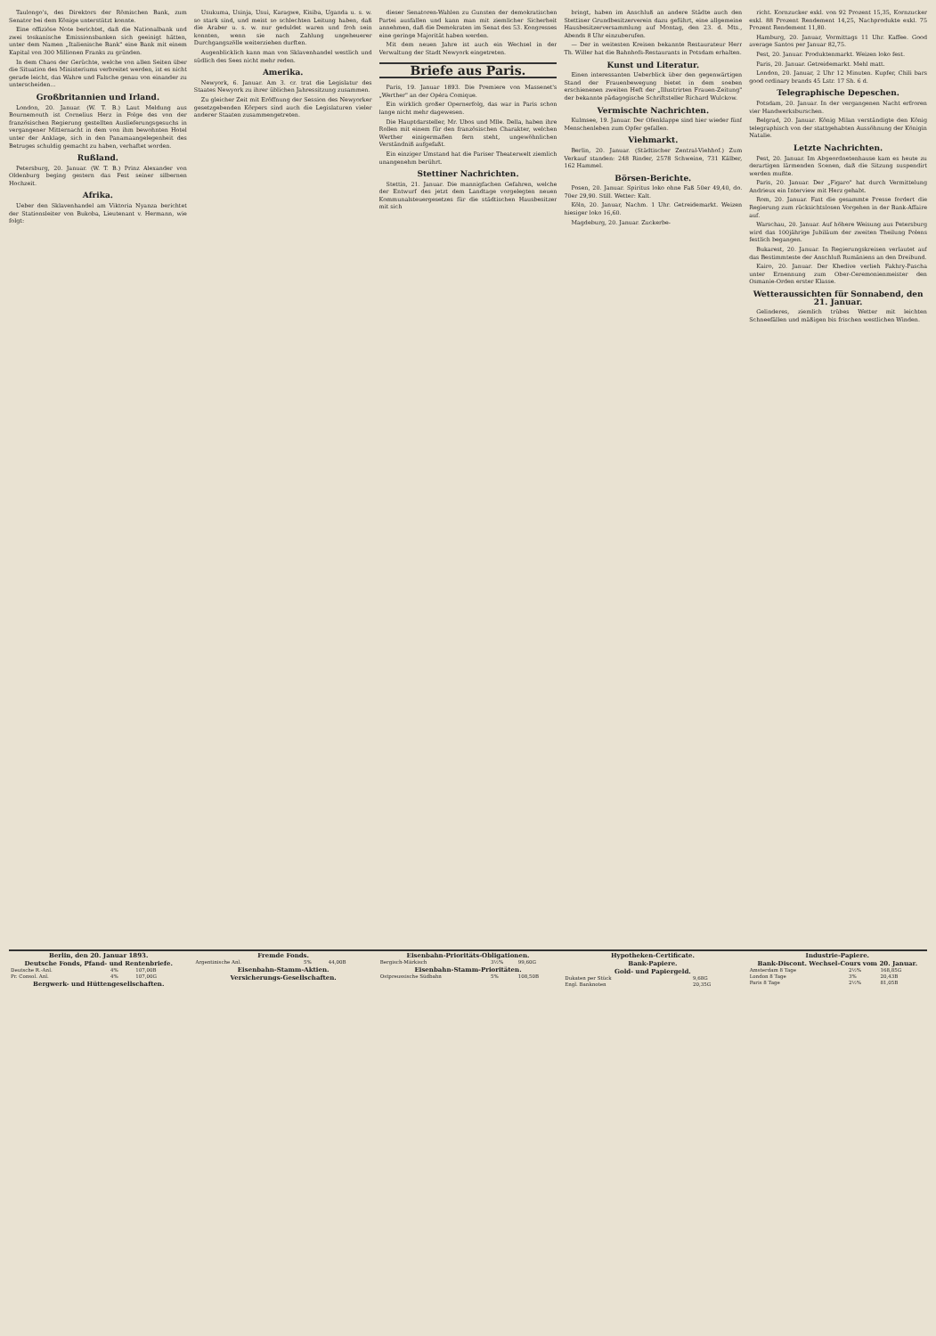Taulongo's, des Direktors der Römischen Bank, zum Senator bei dem Könige unterstützt konnte.
Eine offiziöse Note berichtet, daß die Nationalbank und zwei toskanische Emissionsbanken sich geeinigt hätten, unter dem Namen „Italienische Bank" eine Bank mit einem Kapital von 300 Millionen Franks zu gründen.
In dem Chaos der Gerüchte, welche von allen Seiten über die Situation des Ministeriums verbreitet werden, ist es nicht gerade leicht, das Wahre und Falsche genau von einander zu unterscheiden...
Großbritannien und Irland.
London, 20. Januar. (W. T. B.) Laut Meldung aus Bournemouth ist Cornelius Herz in Folge des von der französischen Regierung gestellten Auslieferungsgesuchs in vergangener Mitternacht in dem von ihm bewohnten Hotel unter der Anklage, sich in den Panamaangelegenheit des Betruges schuldig gemacht zu haben, verhaftet worden.
Rußland.
Petersburg, 20. Januar. (W. T. B.) Prinz Alexander von Oldenburg beging gestern das Fest seiner silbernen Hochzeit.
Afrika.
Ueber den Sklavenhandel am Viktoria Nyanza berichtet der Stationsleiter von Bukoba, Lieutenant v. Hermann, wie folgt:
Usukuma, Usinja, Usui, Karagwe, Kisiba, Uganda u. s. w. so stark sind, und meist so schlechten Leitung haben, daß die Araber u. s. w. nur geduldet waren und froh sein konnten, wenn sie nach Zahlung ungeheuerer Durchgangszölle weiterziehen durften.
Augenblicklich kann man von Sklavenhandel westlich und südlich des Sees nicht mehr reden.
Amerika.
Newyork, 6. Januar. Am 3. cr. trat die Legislatur des Staates Newyork zu ihrer üblichen Jahressitzung zusammen.
Zu gleicher Zeit mit Eröffnung der Session des Newyorker gesetzgebenden Körpers sind auch die Legislaturen vieler anderer Staaten zusammengetreten.
dieser Senatoren-Wahlen zu Gunsten der demokratischen Partei ausfallen und kann man mit ziemlicher Sicherheit annehmen, daß die Demokraten im Senat des 53. Kongresses eine geringe Majorität haben werden.
Mit dem neuen Jahre ist auch ein Wechsel in der Verwaltung der Stadt Newyork eingetreten.
Briefe aus Paris.
Paris, 19. Januar 1893. Die Premiere von Massenet's „Werther" an der Opéra Comique.
Ein wirklich großer Opernerfolg, das war in Paris schon lange nicht mehr dagewesen.
Die Hauptdarsteller, Mr. Ubos und Mlle. Della, haben ihre Rollen mit einem für den französischen Charakter, welchen Werther einigermaßen fern steht, ungewöhnlichen Verständniß aufgefaßt.
Ein einziger Umstand hat die Pariser Theaterwelt ziemlich unangenehm berührt.
Stettiner Nachrichten.
Stettin, 21. Januar. Die mannigfachen Gefahren, welche der Entwurf des jetzt dem Landtage vorgelegten neuen Kommunalsteuergesetzes für die städtischen Hausbesitzer mit sich
bringt, haben im Anschluß an andere Städte auch den Stettiner Grundbesitzerverein dazu geführt, eine allgemeine Hausbesitzerversammlung auf Montag, den 23. d. Mts., Abends 8 Uhr einzuberufen.
— Der in weitesten Kreisen bekannte Restaurateur Herr Th. Willer hat die Bahnhofs-Restaurants in Potsdam erhalten.
Kunst und Literatur.
Einen interessanten Ueberblick über den gegenwärtigen Stand der Frauenbewegung bietet in dem soeben erschienenen zweiten Heft der „Illustrirten Frauen-Zeitung" der bekannte pädagogische Schriftsteller Richard Wulckow.
Vermischte Nachrichten.
Kulmsee, 19. Januar. Der Ofenklappe sind hier wieder fünf Menschenleben zum Opfer gefallen.
Viehmarkt.
Berlin, 20. Januar. (Städtischer Zentral-Viehhof.) Zum Verkauf standen: 248 Rinder, 2578 Schweine, 731 Kälber, 162 Hammel.
Börsen-Berichte.
Posen, 20. Januar. Spiritus loko ohne Faß 50er 49,40, do. 70er 29,90. Still. Wetter: Kalt.
Köln, 20. Januar, Nachm. 1 Uhr. Getreidemarkt. Weizen hiesiger loko 16,60.
Magdeburg, 20. Januar. Zuckerbe-
richt. Kornzucker exkl. von 92 Prozent 15,35, Kornzucker exkl. 88 Prozent Rendement 14,25, Nachprodukte exkl. 75 Prozent Rendement 11,80.
Hamburg, 20. Januar, Vormittags 11 Uhr. Kaffee. Good average Santos per Januar 82,75.
Pest, 20. Januar. Produktenmarkt. Weizen loko fest.
Paris, 20. Januar. Getreidemarkt. Mehl matt.
London, 20. Januar, 2 Uhr 12 Minuten. Kupfer, Chili bars good ordinary brands 45 Lstr. 17 Sh. 6 d.
Telegraphische Depeschen.
Potsdam, 20. Januar. In der vergangenen Nacht erfroren vier Handwerksburschen.
Belgrad, 20. Januar. König Milan verständigte den König telegraphisch von der stattgehabten Aussöhnung der Königin Natalie.
Letzte Nachrichten.
Pest, 20. Januar. Im Abgeordnetenhause kam es heute zu derartigen lärmenden Scenen, daß die Sitzung suspendirt werden mußte.
Paris, 20. Januar. Der „Figaro" hat durch Vermittelung Andrieux ein Interview mit Herz gehabt.
Rom, 20. Januar. Fast die gesammte Presse fordert die Regierung zum rücksichtslosen Vorgehen in der Bank-Affaire auf.
Warschau, 20. Januar. Auf höhere Weisung aus Petersburg wird das 100jährige Jubiläum der zweiten Theilung Polens festlich begangen.
Bukarest, 20. Januar. In Regierungskreisen verlautet auf das Bestimmteste der Anschluß Rumäniens an den Dreibund.
Kairo, 20. Januar. Der Khedive verlieh Fakhry-Pascha unter Ernennung zum Ober-Ceremonienmeister den Osmanie-Orden erster Klasse.
Wetteraussichten für Sonnabend, den 21. Januar.
Gelinderes, ziemlich trübes Wetter mit leichten Schneefällen und mäßigen bis frischen westlichen Winden.
| Berlin, den 20. Januar 1893. | | |
| --- | --- | --- |
| Deutsche Fonds, Pfand- und Rentenbriefe. | | |
| Deutsche R.-Anl. | 4% | 107,00B |
| Pr. Consol. Anl. | 4% | 107,00G |
| Bergwerk- und Hüttengesellschaften. | | |
| Fremde Fonds. | | |
| --- | --- | --- |
| Argentinische Anl. | 5% | 44,00B |
| Eisenbahn-Stamm-Aktien. | | |
| Versicherungs-Gesellschaften. | | |
| Eisenbahn-Prioritäts-Obligationen. | | |
| --- | --- | --- |
| Bergisch-Märkisch | 3½% | 99,60G |
| Eisenbahn-Stamm-Prioritäten. | | |
| Ostpreussische Südbahn | 5% | 108,50B |
| Hypotheken-Certificate. | | |
| --- | --- | --- |
| Bank-Papiere. | | |
| Gold- und Papiergeld. | | |
| Dukaten per Stück | | 9,68G |
| Engl. Banknoten | | 20,35G |
| Industrie-Papiere. | | |
| --- | --- | --- |
| Bank-Discont. Wechsel-Cours vom 20. Januar. | | |
| Amsterdam 8 Tage | 2½% | 168,85G |
| London 8 Tage | 3% | 20,43B |
| Paris 8 Tage | 2½% | 81,05B |